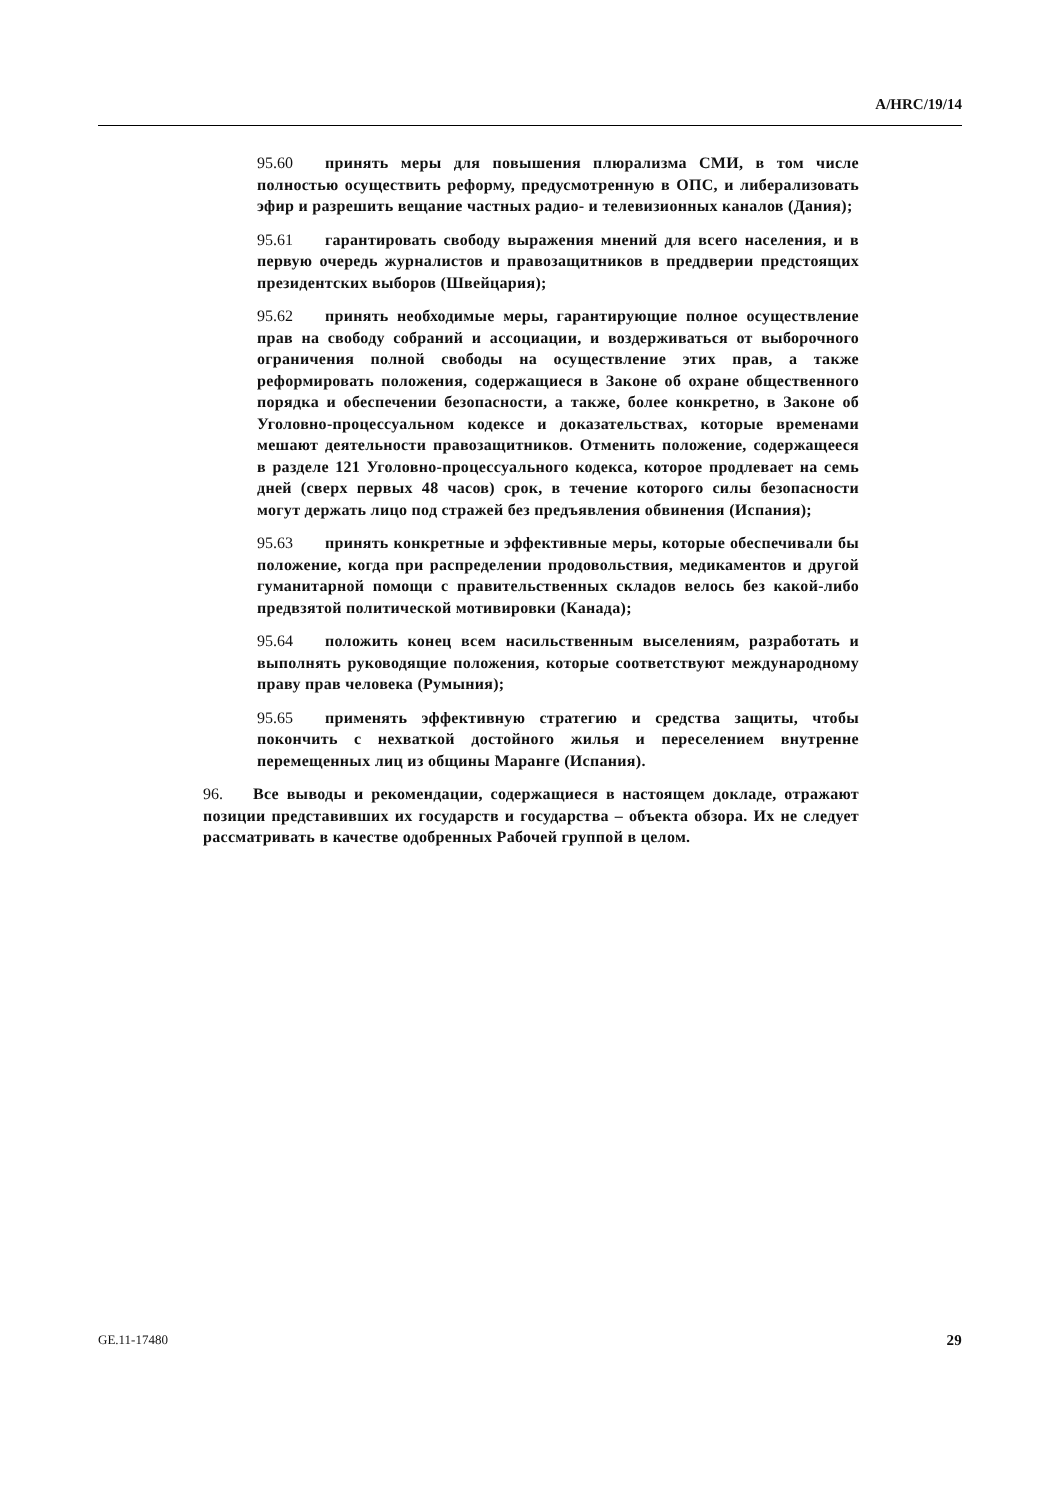A/HRC/19/14
95.60 принять меры для повышения плюрализма СМИ, в том числе полностью осуществить реформу, предусмотренную в ОПС, и либерализовать эфир и разрешить вещание частных радио- и телевизионных каналов (Дания);
95.61 гарантировать свободу выражения мнений для всего населения, и в первую очередь журналистов и правозащитников в преддверии предстоящих президентских выборов (Швейцария);
95.62 принять необходимые меры, гарантирующие полное осуществление прав на свободу собраний и ассоциации, и воздерживаться от выборочного ограничения полной свободы на осуществление этих прав, а также реформировать положения, содержащиеся в Законе об охране общественного порядка и обеспечении безопасности, а также, более конкретно, в Законе об Уголовно-процессуальном кодексе и доказательствах, которые временами мешают деятельности правозащитников. Отменить положение, содержащееся в разделе 121 Уголовно-процессуального кодекса, которое продлевает на семь дней (сверх первых 48 часов) срок, в течение которого силы безопасности могут держать лицо под стражей без предъявления обвинения (Испания);
95.63 принять конкретные и эффективные меры, которые обеспечивали бы положение, когда при распределении продовольствия, медикаментов и другой гуманитарной помощи с правительственных складов велось без какой-либо предвзятой политической мотивировки (Канада);
95.64 положить конец всем насильственным выселениям, разработать и выполнять руководящие положения, которые соответствуют международному праву прав человека (Румыния);
95.65 применять эффективную стратегию и средства защиты, чтобы покончить с нехваткой достойного жилья и переселением внутренне перемещенных лиц из общины Маранге (Испания).
96. Все выводы и рекомендации, содержащиеся в настоящем докладе, отражают позиции представивших их государств и государства – объекта обзора. Их не следует рассматривать в качестве одобренных Рабочей группой в целом.
GE.11-17480 29